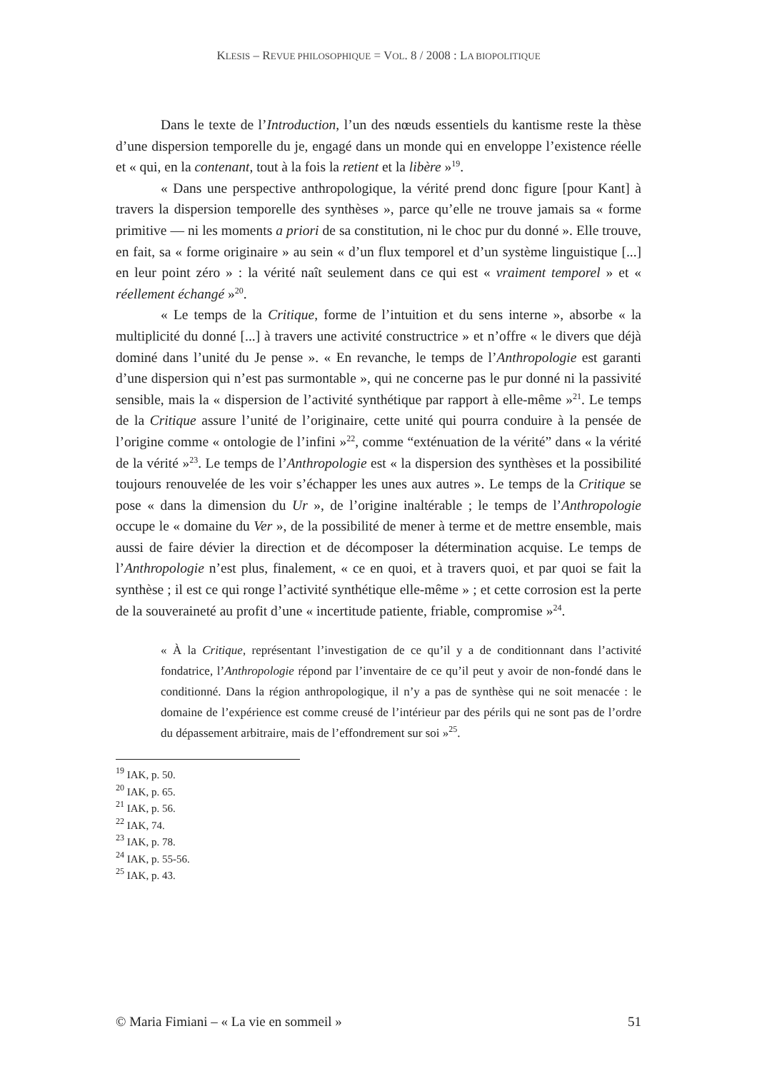KLESIS – REVUE PHILOSOPHIQUE = VOL. 8 / 2008 : LA BIOPOLITIQUE
Dans le texte de l’Introduction, l’un des nœuds essentiels du kantisme reste la thèse d’une dispersion temporelle du je, engagé dans un monde qui en enveloppe l’existence réelle et « qui, en la contenant, tout à la fois la retient et la libère »<sup>19</sup>.
« Dans une perspective anthropologique, la vérité prend donc figure [pour Kant] à travers la dispersion temporelle des synthèses », parce qu’elle ne trouve jamais sa « forme primitive — ni les moments a priori de sa constitution, ni le choc pur du donné ». Elle trouve, en fait, sa « forme originaire » au sein « d’un flux temporel et d’un système linguistique [...] en leur point zéro » : la vérité naît seulement dans ce qui est « vraiment temporel » et « réellement échangé »<sup>20</sup>.
« Le temps de la Critique, forme de l’intuition et du sens interne », absorbe « la multiplicité du donné [...] à travers une activité constructrice » et n’offre « le divers que déjà dominé dans l’unité du Je pense ». « En revanche, le temps de l’Anthropologie est garanti d’une dispersion qui n’est pas surmontable », qui ne concerne pas le pur donné ni la passivité sensible, mais la « dispersion de l’activité synthétique par rapport à elle-même »<sup>21</sup>. Le temps de la Critique assure l’unité de l’originaire, cette unité qui pourra conduire à la pensée de l’origine comme « ontologie de l’infini »<sup>22</sup>, comme “exténuation de la vérité” dans « la vérité de la vérité »<sup>23</sup>. Le temps de l’Anthropologie est « la dispersion des synthèses et la possibilité toujours renouvelée de les voir s’échapper les unes aux autres ». Le temps de la Critique se pose « dans la dimension du Ur », de l’origine inaltérable ; le temps de l’Anthropologie occupe le « domaine du Ver », de la possibilité de mener à terme et de mettre ensemble, mais aussi de faire dévier la direction et de décomposer la détermination acquise. Le temps de l’Anthropologie n’est plus, finalement, « ce en quoi, et à travers quoi, et par quoi se fait la synthèse ; il est ce qui ronge l’activité synthétique elle-même » ; et cette corrosion est la perte de la souveraineté au profit d’une « incertitude patiente, friable, compromise »<sup>24</sup>.
« À la Critique, représentant l’investigation de ce qu’il y a de conditionnant dans l’activité fondatrice, l’Anthropologie répond par l’inventaire de ce qu’il peut y avoir de non-fondé dans le conditionné. Dans la région anthropologique, il n’y a pas de synthèse qui ne soit menacée : le domaine de l’expérience est comme creusé de l’intérieur par des périls qui ne sont pas de l’ordre du dépassement arbitraire, mais de l’effondrement sur soi »<sup>25</sup>.
<sup>19</sup> IAK, p. 50.
<sup>20</sup> IAK, p. 65.
<sup>21</sup> IAK, p. 56.
<sup>22</sup> IAK, 74.
<sup>23</sup> IAK, p. 78.
<sup>24</sup> IAK, p. 55-56.
<sup>25</sup> IAK, p. 43.
© Maria Fimiani – « La vie en sommeil » 51